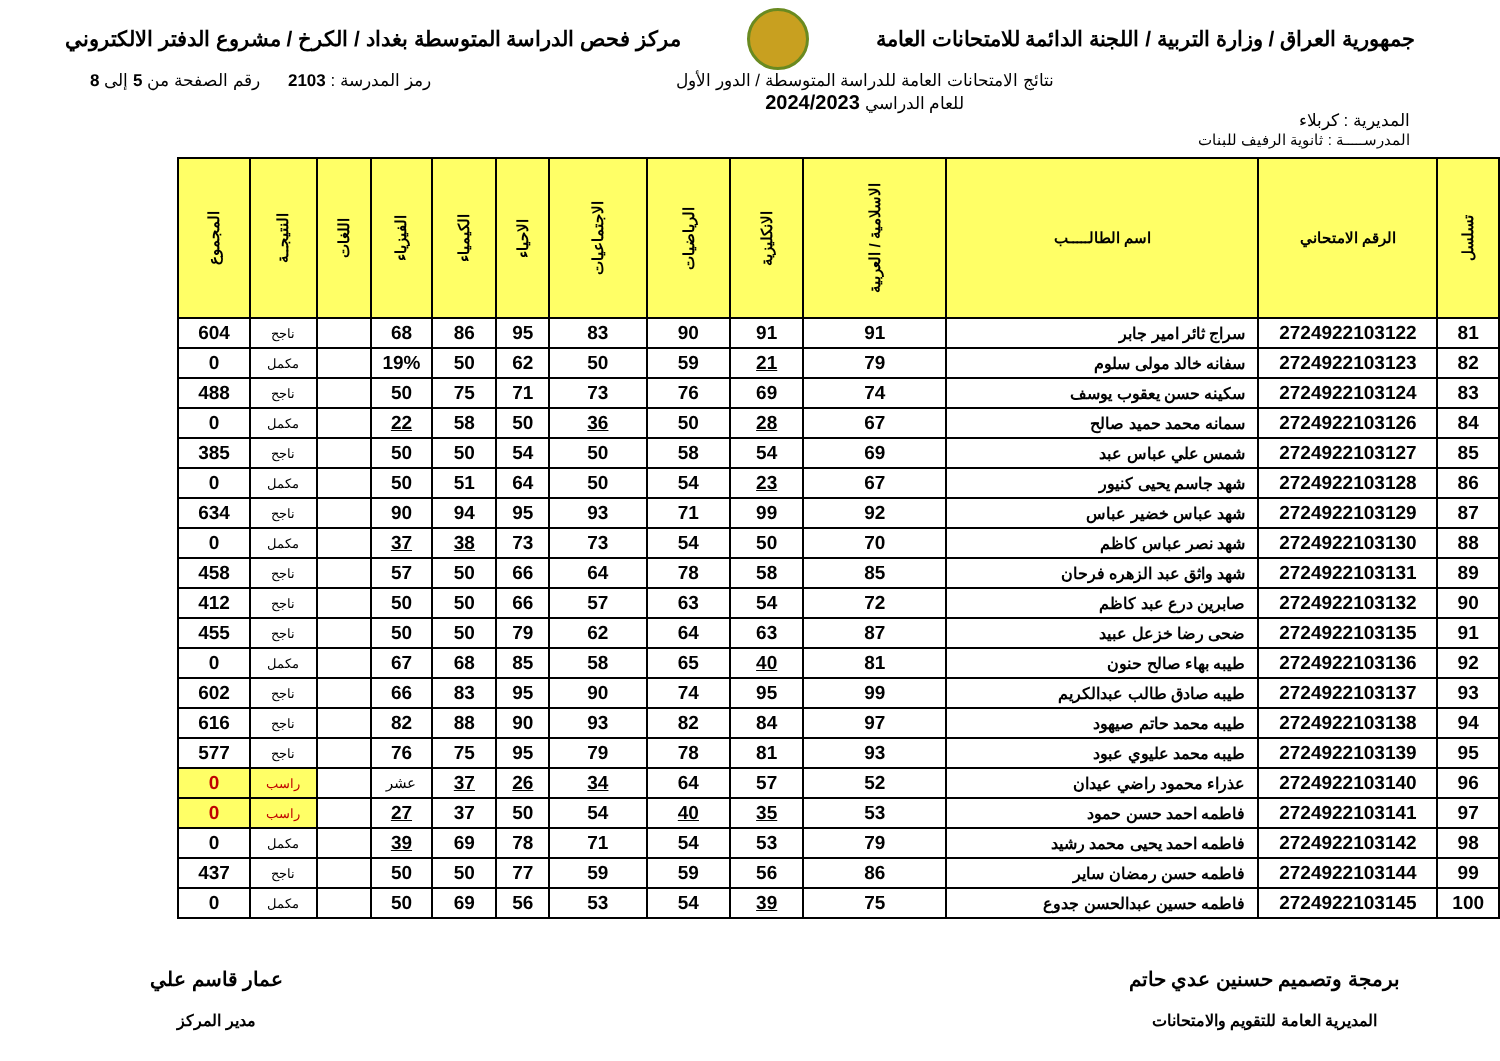جمهورية العراق / وزارة التربية / اللجنة الدائمة للامتحانات العامة
مركز فحص الدراسة المتوسطة بغداد / الكرخ / مشروع الدفتر الالكتروني
المديرية : كربلاء
نتائج الامتحانات العامة للدراسة المتوسطة / الدور الأول
للعام الدراسي 2024/2023
رمز المدرسة : 2103 رقم الصفحة من 5 إلى 8
المدرســـــة : ثانوية الرفيف للبنات
| تسلسل | الرقم الامتحاني | اسم الطالـــــب | الاسلامية / العربية | الانكليزية | الرياضيات | الاجتماعيات | الاحياء | الكيمياء | الفيزياء | اللغات | النتيجــة | المجموع |
| --- | --- | --- | --- | --- | --- | --- | --- | --- | --- | --- | --- | --- |
| 81 | 2724922103122 | سراج ثائر امير جابر | 91 | 91 | 90 | 83 | 95 | 86 | 68 | | ناجح | 604 |
| 82 | 2724922103123 | سفانه خالد مولى سلوم | 79 | 21 | 59 | 50 | 62 | 50 | 19% | | مكمل | 0 |
| 83 | 2724922103124 | سكينه حسن يعقوب يوسف | 74 | 69 | 76 | 73 | 71 | 75 | 50 | | ناجح | 488 |
| 84 | 2724922103126 | سمانه محمد حميد صالح | 67 | 28 | 50 | 36 | 50 | 58 | 22 | | مكمل | 0 |
| 85 | 2724922103127 | شمس علي عباس عبد | 69 | 54 | 58 | 50 | 54 | 50 | 50 | | ناجح | 385 |
| 86 | 2724922103128 | شهد جاسم يحيى كنيور | 67 | 23 | 54 | 50 | 64 | 51 | 50 | | مكمل | 0 |
| 87 | 2724922103129 | شهد عباس خضير عباس | 92 | 99 | 71 | 93 | 95 | 94 | 90 | | ناجح | 634 |
| 88 | 2724922103130 | شهد نصر عباس كاظم | 70 | 50 | 54 | 73 | 73 | 38 | 37 | | مكمل | 0 |
| 89 | 2724922103131 | شهد واثق عبد الزهره فرحان | 85 | 58 | 78 | 64 | 66 | 50 | 57 | | ناجح | 458 |
| 90 | 2724922103132 | صابرين درع عبد كاظم | 72 | 54 | 63 | 57 | 66 | 50 | 50 | | ناجح | 412 |
| 91 | 2724922103135 | ضحى رضا خزعل عبيد | 87 | 63 | 64 | 62 | 79 | 50 | 50 | | ناجح | 455 |
| 92 | 2724922103136 | طيبه بهاء صالح حنون | 81 | 40 | 65 | 58 | 85 | 68 | 67 | | مكمل | 0 |
| 93 | 2724922103137 | طيبه صادق طالب عبدالكريم | 99 | 95 | 74 | 90 | 95 | 83 | 66 | | ناجح | 602 |
| 94 | 2724922103138 | طيبه محمد حاتم صيهود | 97 | 84 | 82 | 93 | 90 | 88 | 82 | | ناجح | 616 |
| 95 | 2724922103139 | طيبه محمد عليوي عبود | 93 | 81 | 78 | 79 | 95 | 75 | 76 | | ناجح | 577 |
| 96 | 2724922103140 | عذراء محمود راضي عيدان | 52 | 57 | 64 | 34 | 26 | 37 | عشر | | راسب | 0 |
| 97 | 2724922103141 | فاطمه احمد حسن حمود | 53 | 35 | 40 | 54 | 50 | 37 | 27 | | راسب | 0 |
| 98 | 2724922103142 | فاطمه احمد يحيى محمد رشيد | 79 | 53 | 54 | 71 | 78 | 69 | 39 | | مكمل | 0 |
| 99 | 2724922103144 | فاطمه حسن رمضان ساير | 86 | 56 | 59 | 59 | 77 | 50 | 50 | | ناجح | 437 |
| 100 | 2724922103145 | فاطمه حسين عبدالحسن جدوع | 75 | 39 | 54 | 53 | 56 | 69 | 50 | | مكمل | 0 |
برمجة وتصميم حسنين عدي حاتم
المديرية العامة للتقويم والامتحانات
عمار قاسم علي
مدير المركز